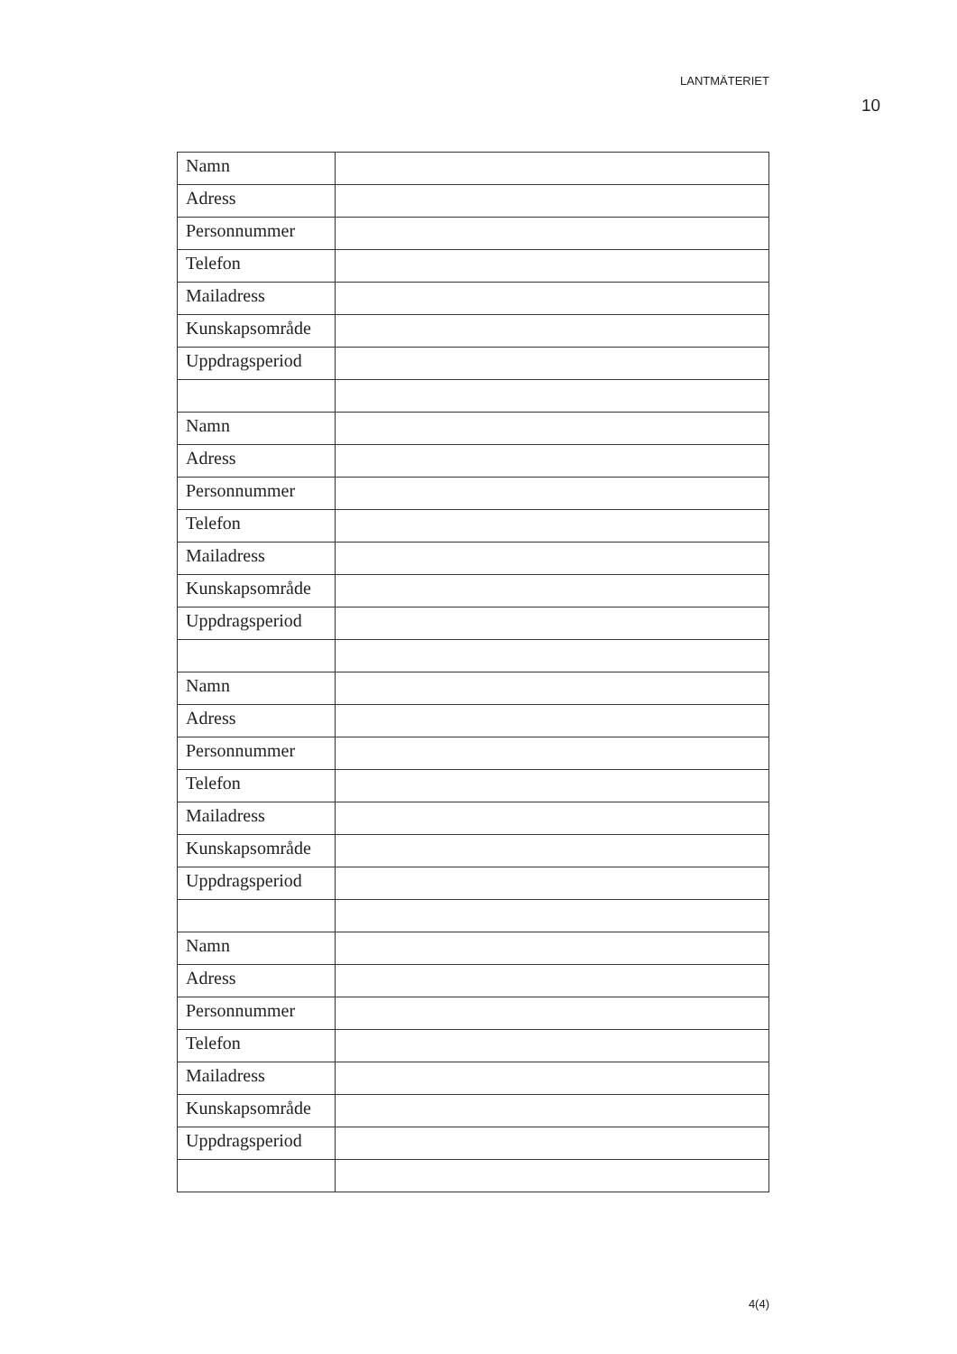LANTMÄTERIET
10
| Namn | |
| Adress | |
| Personnummer | |
| Telefon | |
| Mailadress | |
| Kunskapsområde | |
| Uppdragsperiod | |
| Namn | |
| Adress | |
| Personnummer | |
| Telefon | |
| Mailadress | |
| Kunskapsområde | |
| Uppdragsperiod | |
| Namn | |
| Adress | |
| Personnummer | |
| Telefon | |
| Mailadress | |
| Kunskapsområde | |
| Uppdragsperiod | |
| Namn | |
| Adress | |
| Personnummer | |
| Telefon | |
| Mailadress | |
| Kunskapsområde | |
| Uppdragsperiod | |
4(4)